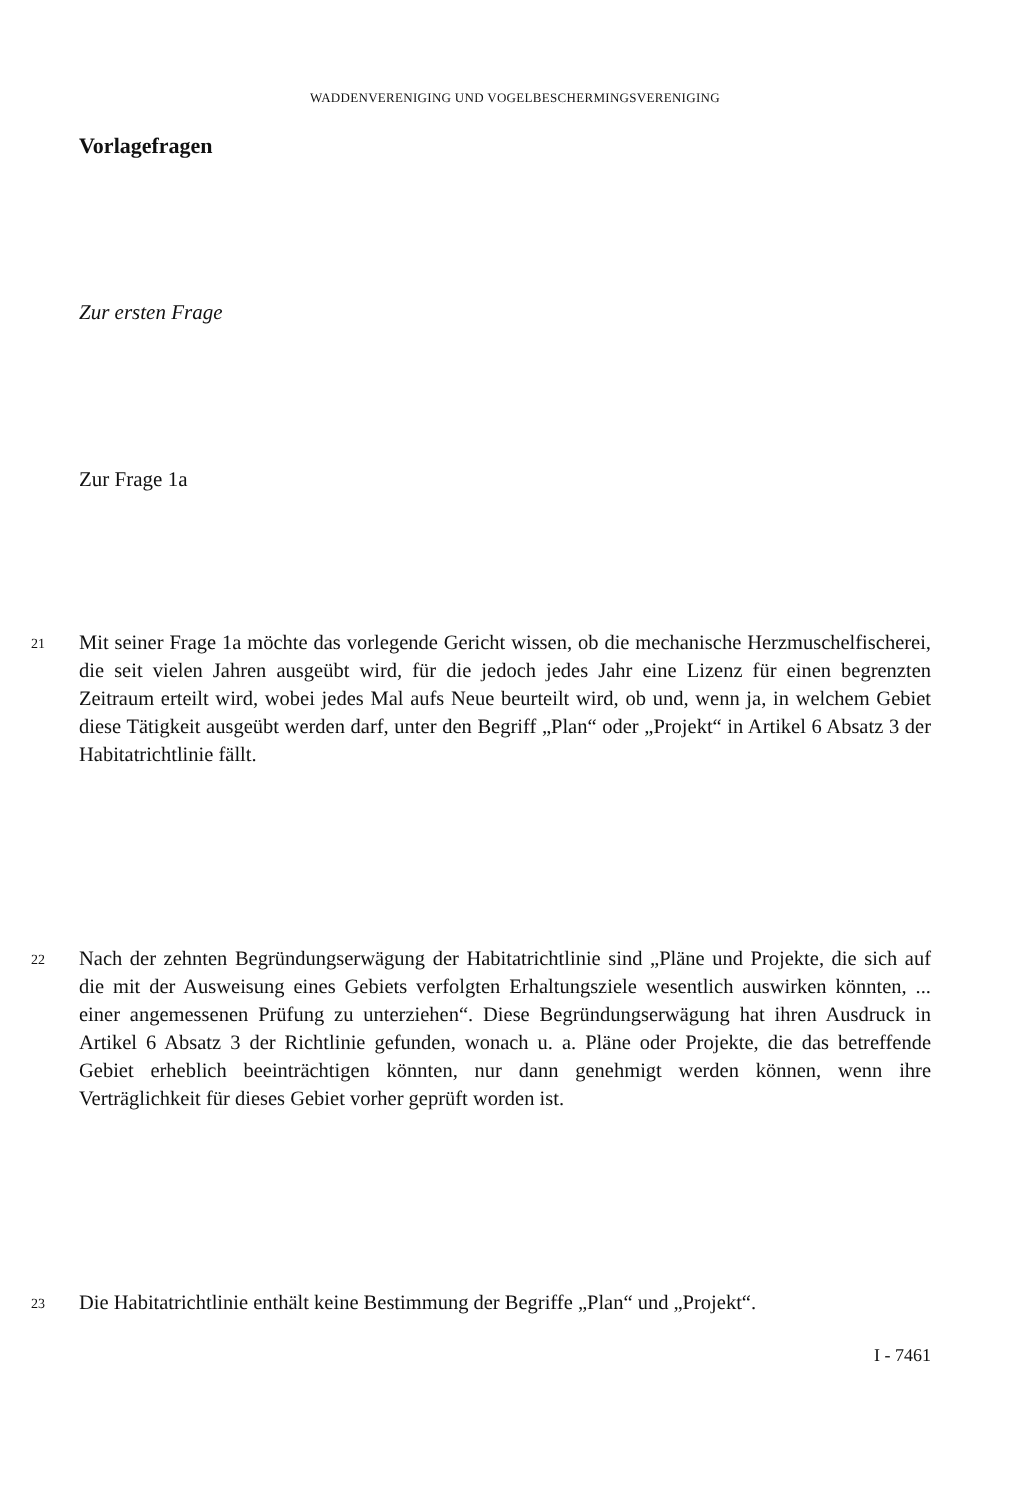WADDENVERENIGING UND VOGELBESCHERMINGSVERENIGING
Vorlagefragen
Zur ersten Frage
Zur Frage 1a
21 Mit seiner Frage 1a möchte das vorlegende Gericht wissen, ob die mechanische Herzmuschelfischerei, die seit vielen Jahren ausgeübt wird, für die jedoch jedes Jahr eine Lizenz für einen begrenzten Zeitraum erteilt wird, wobei jedes Mal aufs Neue beurteilt wird, ob und, wenn ja, in welchem Gebiet diese Tätigkeit ausgeübt werden darf, unter den Begriff „Plan“ oder „Projekt“ in Artikel 6 Absatz 3 der Habitatrichtlinie fällt.
22 Nach der zehnten Begründungserwägung der Habitatrichtlinie sind „Pläne und Projekte, die sich auf die mit der Ausweisung eines Gebiets verfolgten Erhaltungsziele wesentlich auswirken könnten, ... einer angemessenen Prüfung zu unterziehen“. Diese Begründungserwägung hat ihren Ausdruck in Artikel 6 Absatz 3 der Richtlinie gefunden, wonach u. a. Pläne oder Projekte, die das betreffende Gebiet erheblich beeinträchtigen könnten, nur dann genehmigt werden können, wenn ihre Verträglichkeit für dieses Gebiet vorher geprüft worden ist.
23 Die Habitatrichtlinie enthält keine Bestimmung der Begriffe „Plan“ und „Projekt“.
I - 7461